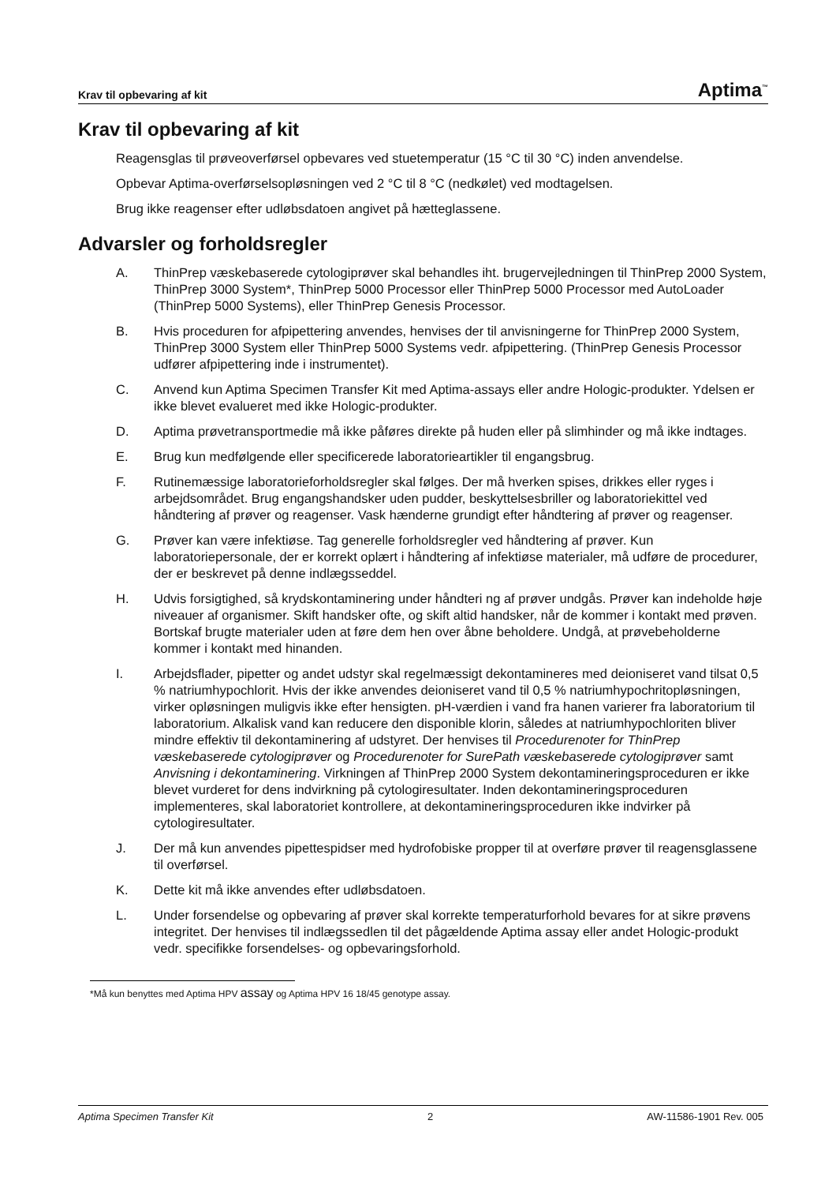Krav til opbevaring af kit Aptima<sup>™</sup>
Krav til opbevaring af kit
Reagensglas til prøveoverførsel opbevares ved stuetemperatur (15 °C til 30 °C) inden anvendelse.
Opbevar Aptima-overførselsopløsningen ved 2 °C til 8 °C (nedkølet) ved modtagelsen.
Brug ikke reagenser efter udløbsdatoen angivet på hætteglassene.
Advarsler og forholdsregler
A. ThinPrep væskebaserede cytologiprøver skal behandles iht. brugervejledningen til ThinPrep 2000 System, ThinPrep 3000 System*, ThinPrep 5000 Processor eller ThinPrep 5000 Processor med AutoLoader (ThinPrep 5000 Systems), eller ThinPrep Genesis Processor.
B. Hvis proceduren for afpipettering anvendes, henvises der til anvisningerne for ThinPrep 2000 System, ThinPrep 3000 System eller ThinPrep 5000 Systems vedr. afpipettering. (ThinPrep Genesis Processor udfører afpipettering inde i instrumentet).
C. Anvend kun Aptima Specimen Transfer Kit med Aptima-assays eller andre Hologic-produkter. Ydelsen er ikke blevet evalueret med ikke Hologic-produkter.
D. Aptima prøvetransportmedie må ikke påføres direkte på huden eller på slimhinder og må ikke indtages.
E. Brug kun medfølgende eller specificerede laboratorieartikler til engangsbrug.
F. Rutinemæssige laboratorieforholdsregler skal følges. Der må hverken spises, drikkes eller ryges i arbejdsområdet. Brug engangshandsker uden pudder, beskyttelsesbriller og laboratoriekittel ved håndtering af prøver og reagenser. Vask hænderne grundigt efter håndtering af prøver og reagenser.
G. Prøver kan være infektiøse. Tag generelle forholdsregler ved håndtering af prøver. Kun laboratoriepersonale, der er korrekt oplært i håndtering af infektiøse materialer, må udføre de procedurer, der er beskrevet på denne indlægsseddel.
H. Udvis forsigtighed, så krydskontaminering under håndteri ng af prøver undgås. Prøver kan indeholde høje niveauer af organismer. Skift handsker ofte, og skift altid handsker, når de kommer i kontakt med prøven. Bortskaf brugte materialer uden at føre dem hen over åbne beholdere. Undgå, at prøvebeholderne kommer i kontakt med hinanden.
I. Arbejdsflader, pipetter og andet udstyr skal regelmæssigt dekontamineres med deioniseret vand tilsat 0,5 % natriumhypochlorit. Hvis der ikke anvendes deioniseret vand til 0,5 % natriumhypochritopløsningen, virker opløsningen muligvis ikke efter hensigten. pH-værdien i vand fra hanen varierer fra laboratorium til laboratorium. Alkalisk vand kan reducere den disponible klorin, således at natriumhypochloriten bliver mindre effektiv til dekontaminering af udstyret. Der henvises til Procedurenoter for ThinPrep væskebaserede cytologiprøver og Procedurenoter for SurePath væskebaserede cytologiprøver samt Anvisning i dekontaminering. Virkningen af ThinPrep 2000 System dekontamineringsproceduren er ikke blevet vurderet for dens indvirkning på cytologiresultater. Inden dekontamineringsproceduren implementeres, skal laboratoriet kontrollere, at dekontamineringsproceduren ikke indvirker på cytologiresultater.
J. Der må kun anvendes pipettespidser med hydrofobiske propper til at overføre prøver til reagensglassene til overførsel.
K. Dette kit må ikke anvendes efter udløbsdatoen.
L. Under forsendelse og opbevaring af prøver skal korrekte temperaturforhold bevares for at sikre prøvens integritet. Der henvises til indlægssedlen til det pågældende Aptima assay eller andet Hologic-produkt vedr. specifikke forsendelses- og opbevaringsforhold.
*Må kun benyttes med Aptima HPV assay og Aptima HPV 16 18/45 genotype assay.
Aptima Specimen Transfer Kit 2 AW-11586-1901 Rev. 005